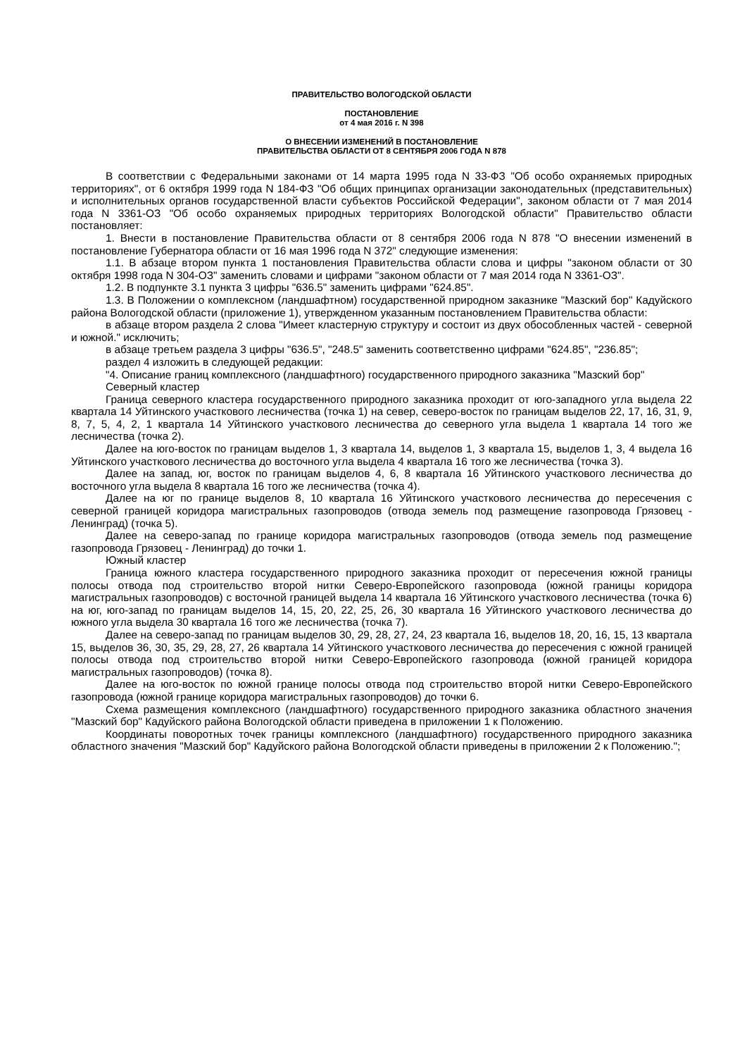ПРАВИТЕЛЬСТВО ВОЛОГОДСКОЙ ОБЛАСТИ
ПОСТАНОВЛЕНИЕ
от 4 мая 2016 г. N 398
О ВНЕСЕНИИ ИЗМЕНЕНИЙ В ПОСТАНОВЛЕНИЕ
ПРАВИТЕЛЬСТВА ОБЛАСТИ ОТ 8 СЕНТЯБРЯ 2006 ГОДА N 878
В соответствии с Федеральными законами от 14 марта 1995 года N 33-ФЗ "Об особо охраняемых природных территориях", от 6 октября 1999 года N 184-ФЗ "Об общих принципах организации законодательных (представительных) и исполнительных органов государственной власти субъектов Российской Федерации", законом области от 7 мая 2014 года N 3361-ОЗ "Об особо охраняемых природных территориях Вологодской области" Правительство области постановляет:
1. Внести в постановление Правительства области от 8 сентября 2006 года N 878 "О внесении изменений в постановление Губернатора области от 16 мая 1996 года N 372" следующие изменения:
1.1. В абзаце втором пункта 1 постановления Правительства области слова и цифры "законом области от 30 октября 1998 года N 304-ОЗ" заменить словами и цифрами "законом области от 7 мая 2014 года N 3361-ОЗ".
1.2. В подпункте 3.1 пункта 3 цифры "636.5" заменить цифрами "624.85".
1.3. В Положении о комплексном (ландшафтном) государственной природном заказнике "Мазский бор" Кадуйского района Вологодской области (приложение 1), утвержденном указанным постановлением Правительства области:
в абзаце втором раздела 2 слова "Имеет кластерную структуру и состоит из двух обособленных частей - северной и южной." исключить;
в абзаце третьем раздела 3 цифры "636.5", "248.5" заменить соответственно цифрами "624.85", "236.85";
раздел 4 изложить в следующей редакции:
"4. Описание границ комплексного (ландшафтного) государственного природного заказника "Мазский бор"
Северный кластер
Граница северного кластера государственного природного заказника проходит от юго-западного угла выдела 22 квартала 14 Уйтинского участкового лесничества (точка 1) на север, северо-восток по границам выделов 22, 17, 16, 31, 9, 8, 7, 5, 4, 2, 1 квартала 14 Уйтинского участкового лесничества до северного угла выдела 1 квартала 14 того же лесничества (точка 2).
Далее на юго-восток по границам выделов 1, 3 квартала 14, выделов 1, 3 квартала 15, выделов 1, 3, 4 выдела 16 Уйтинского участкового лесничества до восточного угла выдела 4 квартала 16 того же лесничества (точка 3).
Далее на запад, юг, восток по границам выделов 4, 6, 8 квартала 16 Уйтинского участкового лесничества до восточного угла выдела 8 квартала 16 того же лесничества (точка 4).
Далее на юг по границе выделов 8, 10 квартала 16 Уйтинского участкового лесничества до пересечения с северной границей коридора магистральных газопроводов (отвода земель под размещение газопровода Грязовец - Ленинград) (точка 5).
Далее на северо-запад по границе коридора магистральных газопроводов (отвода земель под размещение газопровода Грязовец - Ленинград) до точки 1.
Южный кластер
Граница южного кластера государственного природного заказника проходит от пересечения южной границы полосы отвода под строительство второй нитки Северо-Европейского газопровода (южной границы коридора магистральных газопроводов) с восточной границей выдела 14 квартала 16 Уйтинского участкового лесничества (точка 6) на юг, юго-запад по границам выделов 14, 15, 20, 22, 25, 26, 30 квартала 16 Уйтинского участкового лесничества до южного угла выдела 30 квартала 16 того же лесничества (точка 7).
Далее на северо-запад по границам выделов 30, 29, 28, 27, 24, 23 квартала 16, выделов 18, 20, 16, 15, 13 квартала 15, выделов 36, 30, 35, 29, 28, 27, 26 квартала 14 Уйтинского участкового лесничества до пересечения с южной границей полосы отвода под строительство второй нитки Северо-Европейского газопровода (южной границей коридора магистральных газопроводов) (точка 8).
Далее на юго-восток по южной границе полосы отвода под строительство второй нитки Северо-Европейского газопровода (южной границе коридора магистральных газопроводов) до точки 6.
Схема размещения комплексного (ландшафтного) государственного природного заказника областного значения "Мазский бор" Кадуйского района Вологодской области приведена в приложении 1 к Положению.
Координаты поворотных точек границы комплексного (ландшафтного) государственного природного заказника областного значения "Мазский бор" Кадуйского района Вологодской области приведены в приложении 2 к Положению.";